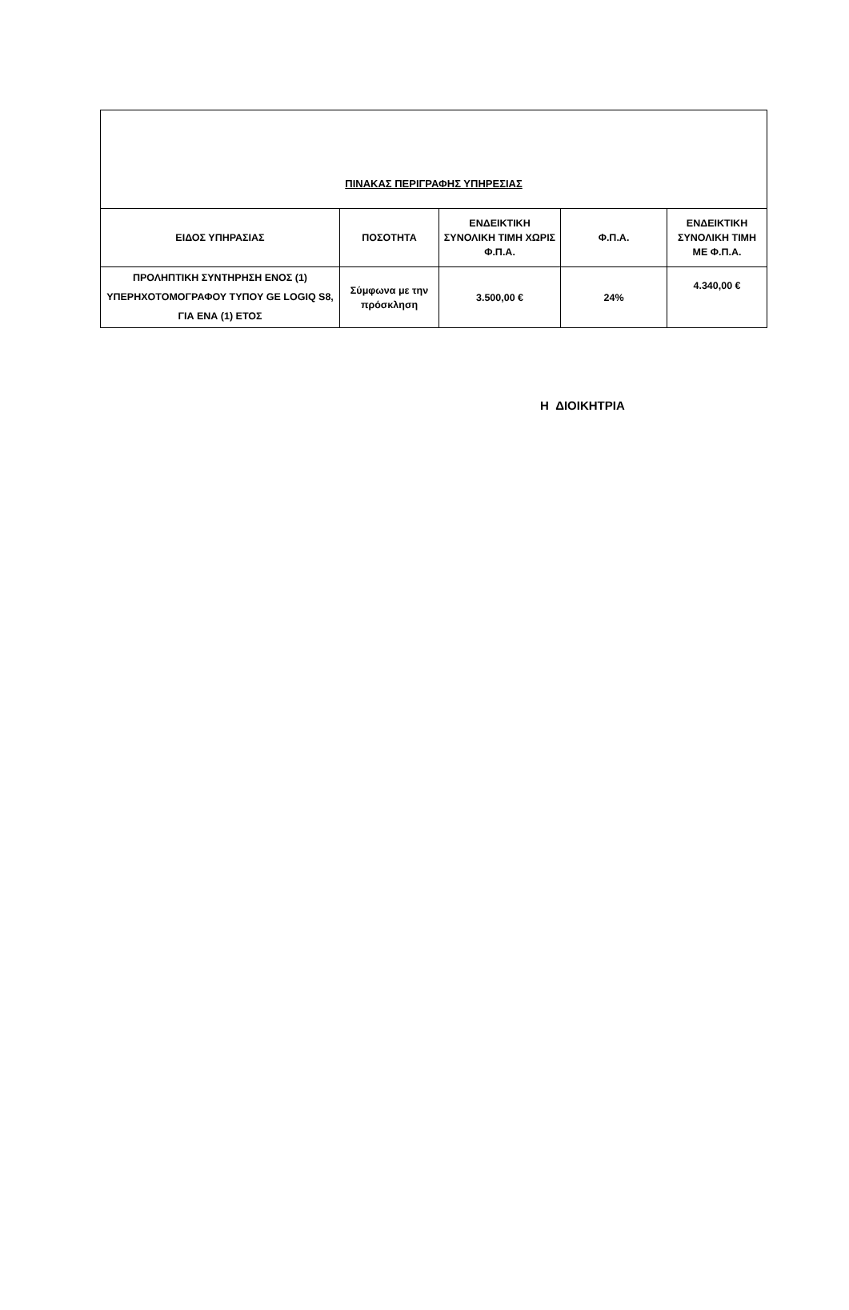| ΠΙΝΑΚΑΣ ΠΕΡΙΓΡΑΦΗΣ ΥΠΗΡΕΣΙΑΣ | | | | |
| --- | --- | --- | --- | --- |
| ΕΙΔΟΣ ΥΠΗΡΑΣΙΑΣ | ΠΟΣΟΤΗΤΑ | ΕΝΔΕΙΚΤΙΚΗ ΣΥΝΟΛΙΚΗ ΤΙΜΗ ΧΩΡΙΣ Φ.Π.Α. | Φ.Π.Α. | ΕΝΔΕΙΚΤΙΚΗ ΣΥΝΟΛΙΚΗ ΤΙΜΗ ΜΕ Φ.Π.Α. |
| ΠΡΟΛΗΠΤΙΚΗ ΣΥΝΤΗΡΗΣΗ ΕΝΟΣ (1) ΥΠΕΡΗΧΟΤΟΜΟΓΡΑΦΟΥ ΤΥΠΟΥ GE LOGIQ S8, ΓΙΑ ΕΝΑ (1) ΕΤΟΣ | Σύμφωνα με την πρόσκληση | 3.500,00 € | 24% | 4.340,00 € |
Η ΔΙΟΙΚΗΤΡΙΑ